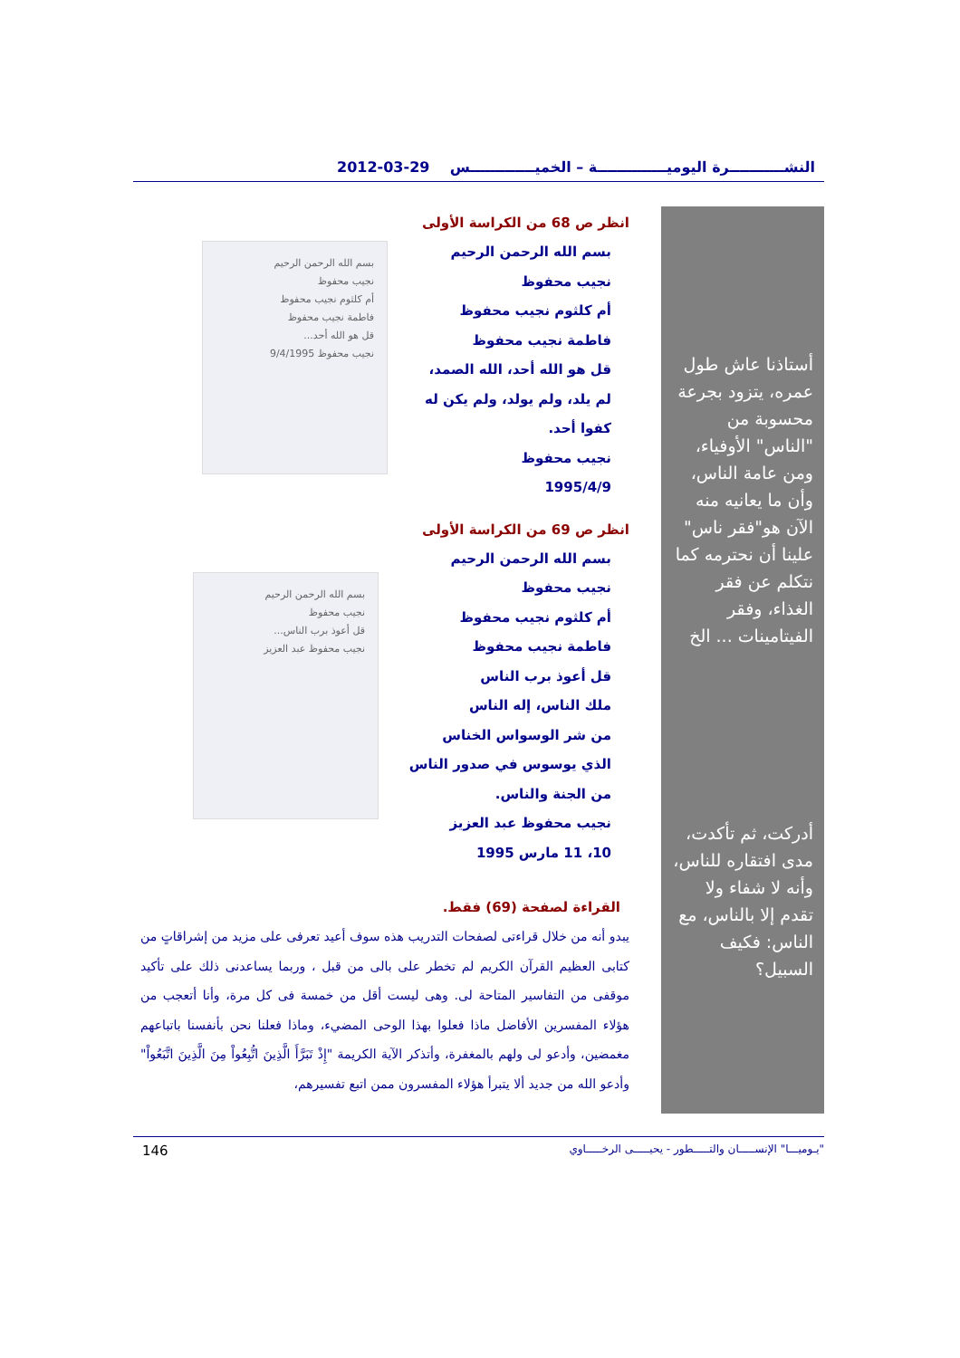النشـــــــــــرة اليوميــــــــــــــة – الخميـــــــــــــس 29-03-2012
أستاذنا عاش طول عمره، يتزود بجرعة محسوبة من "الناس" الأوفياء، ومن عامة الناس، وأن ما يعانيه منه الآن هو"فقر ناس" علينا أن نحترمه كما نتكلم عن فقر الغذاء، وفقر الفيتامينات ... الخ
أدركت، ثم تأكدت، مدى افتقاره للناس، وأنه لا شفاء ولا تقدم إلا بالناس، مع الناس: فكيف السبيل؟
بسم الله الرحمن الرحيم
نجيب محفوظ
أم كلثوم نجيب محفوظ
فاطمة نجيب محفوظ
قل هو الله أحد...
نجيب محفوظ 9/4/1995
بسم الله الرحمن الرحيم
نجيب محفوظ
قل أعوذ برب الناس...
نجيب محفوظ عبد العزيز
انظر ص 68 من الكراسة الأولى
بسم الله الرحمن الرحيم
نجيب محفوظ
أم كلثوم نجيب محفوظ
فاطمة نجيب محفوظ
قل هو الله أحد، الله الصمد،
لم يلد، ولم يولد، ولم يكن له
كفوا أحد.
نجيب محفوظ
1995/4/9
انظر ص 69 من الكراسة الأولى
بسم الله الرحمن الرحيم
نجيب محفوظ
أم كلثوم نجيب محفوظ
فاطمة نجيب محفوظ
قل أعوذ برب الناس
ملك الناس، إله الناس
من شر الوسواس الخناس
الذي يوسوس في صدور الناس
من الجنة والناس.
نجيب محفوظ عبد العزيز
10، 11 مارس 1995
القراءة لصفحة (69) فقط.
يبدو أنه من خلال قراءتى لصفحات التدريب هذه سوف أعيد تعرفى على مزيد من إشراقاتٍ من كتابى العظيم القرآن الكريم لم تخطر على بالى من قبل ، وربما يساعدنى ذلك على تأكيد موقفى من التفاسير المتاحة لى. وهى ليست أقل من خمسة فى كل مرة، وأنا أتعجب من هؤلاء المفسرين الأفاضل ماذا فعلوا بهذا الوحى المضيء، وماذا فعلنا نحن بأنفسنا باتباعهم مغمضين، وأدعو لى ولهم بالمغفرة، وأتذكر الآية الكريمة "إِذْ تَبَرَّأَ الَّذِينَ اتُّبِعُواْ مِنَ الَّذِينَ اتَّبَعُواْ" وأدعو الله من جديد ألا يتبرأ هؤلاء المفسرون ممن اتبع تفسيرهم،
146 "يـوميـــا" الإنســـــان والتـــــطور - يحيـــــى الرخـــــاوي